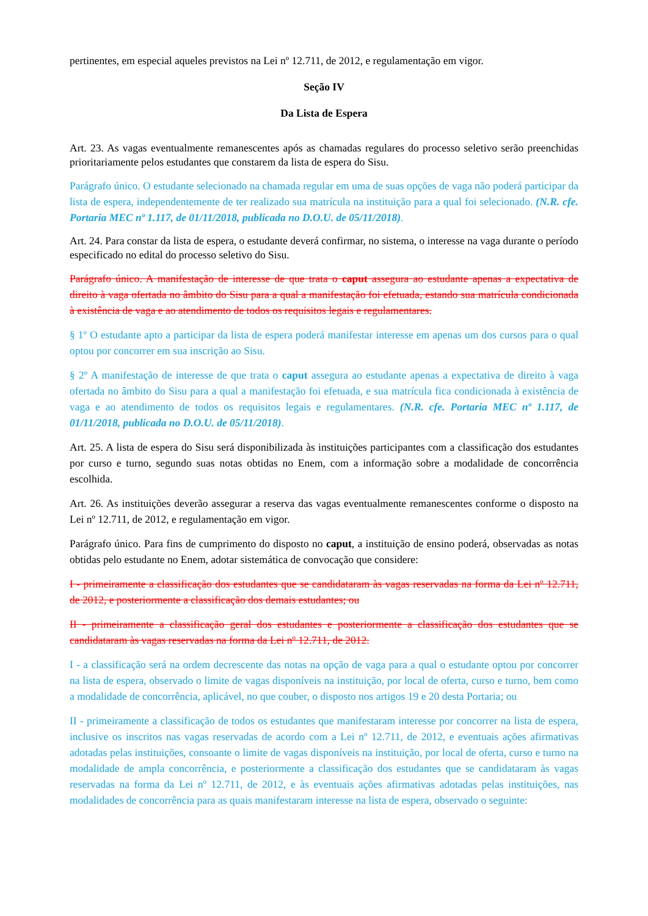pertinentes, em especial aqueles previstos na Lei nº 12.711, de 2012, e regulamentação em vigor.
Seção IV
Da Lista de Espera
Art. 23. As vagas eventualmente remanescentes após as chamadas regulares do processo seletivo serão preenchidas prioritariamente pelos estudantes que constarem da lista de espera do Sisu.
Parágrafo único. O estudante selecionado na chamada regular em uma de suas opções de vaga não poderá participar da lista de espera, independentemente de ter realizado sua matrícula na instituição para a qual foi selecionado. (N.R. cfe. Portaria MEC nº 1.117, de 01/11/2018, publicada no D.O.U. de 05/11/2018).
Art. 24. Para constar da lista de espera, o estudante deverá confirmar, no sistema, o interesse na vaga durante o período especificado no edital do processo seletivo do Sisu.
Parágrafo único. A manifestação de interesse de que trata o caput assegura ao estudante apenas a expectativa de direito à vaga ofertada no âmbito do Sisu para a qual a manifestação foi efetuada, estando sua matrícula condicionada à existência de vaga e ao atendimento de todos os requisitos legais e regulamentares.
§ 1º O estudante apto a participar da lista de espera poderá manifestar interesse em apenas um dos cursos para o qual optou por concorrer em sua inscrição ao Sisu.
§ 2º A manifestação de interesse de que trata o caput assegura ao estudante apenas a expectativa de direito à vaga ofertada no âmbito do Sisu para a qual a manifestação foi efetuada, e sua matrícula fica condicionada à existência de vaga e ao atendimento de todos os requisitos legais e regulamentares. (N.R. cfe. Portaria MEC nº 1.117, de 01/11/2018, publicada no D.O.U. de 05/11/2018).
Art. 25. A lista de espera do Sisu será disponibilizada às instituições participantes com a classificação dos estudantes por curso e turno, segundo suas notas obtidas no Enem, com a informação sobre a modalidade de concorrência escolhida.
Art. 26. As instituições deverão assegurar a reserva das vagas eventualmente remanescentes conforme o disposto na Lei nº 12.711, de 2012, e regulamentação em vigor.
Parágrafo único. Para fins de cumprimento do disposto no caput, a instituição de ensino poderá, observadas as notas obtidas pelo estudante no Enem, adotar sistemática de convocação que considere:
I - primeiramente a classificação dos estudantes que se candidataram às vagas reservadas na forma da Lei nº 12.711, de 2012, e posteriormente a classificação dos demais estudantes; ou
II - primeiramente a classificação geral dos estudantes e posteriormente a classificação dos estudantes que se candidataram às vagas reservadas na forma da Lei nº 12.711, de 2012.
I - a classificação será na ordem decrescente das notas na opção de vaga para a qual o estudante optou por concorrer na lista de espera, observado o limite de vagas disponíveis na instituição, por local de oferta, curso e turno, bem como a modalidade de concorrência, aplicável, no que couber, o disposto nos artigos 19 e 20 desta Portaria; ou
II - primeiramente a classificação de todos os estudantes que manifestaram interesse por concorrer na lista de espera, inclusive os inscritos nas vagas reservadas de acordo com a Lei nº 12.711, de 2012, e eventuais ações afirmativas adotadas pelas instituições, consoante o limite de vagas disponíveis na instituição, por local de oferta, curso e turno na modalidade de ampla concorrência, e posteriormente a classificação dos estudantes que se candidataram às vagas reservadas na forma da Lei nº 12.711, de 2012, e às eventuais ações afirmativas adotadas pelas instituições, nas modalidades de concorrência para as quais manifestaram interesse na lista de espera, observado o seguinte: